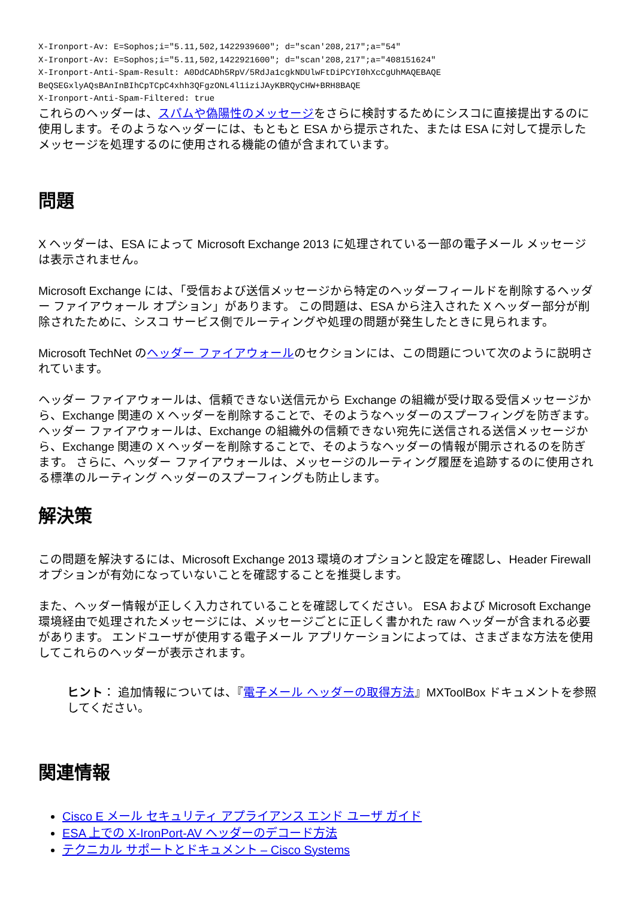X-Ironport-Av: E=Sophos;i="5.11,502,1422939600"; d="scan'208,217";a="54"
X-Ironport-Av: E=Sophos;i="5.11,502,1422921600"; d="scan'208,217";a="408151624"
X-Ironport-Anti-Spam-Result: A0DdCADh5RpV/5RdJa1cgkNDUlwFtDiPCYI0hXcCgUhMAQEBAQE
BeQSEGxlyAQsBAnInBIhCpTCpC4xhh3QFgzONL4l1iziJAyKBRQyCHW+BRH8BAQE
X-Ironport-Anti-Spam-Filtered: true
これらのヘッダーは、スパムや偽陽性のメッセージをさらに検討するためにシスコに直接提出するのに使用します。そのようなヘッダーには、もともと ESA から提示された、または ESA に対して提示したメッセージを処理するのに使用される機能の値が含まれています。
問題
X ヘッダーは、ESA によって Microsoft Exchange 2013 に処理されている一部の電子メール メッセージは表示されません。
Microsoft Exchange には、「受信および送信メッセージから特定のヘッダーフィールドを削除するヘッダー ファイアウォール オプション」があります。 この問題は、ESA から注入された X ヘッダー部分が削除されたために、シスコ サービス側でルーティングや処理の問題が発生したときに見られます。
Microsoft TechNet のヘッダー ファイアウォールのセクションには、この問題について次のように説明されています。
ヘッダー ファイアウォールは、信頼できない送信元から Exchange の組織が受け取る受信メッセージから、Exchange 関連の X ヘッダーを削除することで、そのようなヘッダーのスプーフィングを防ぎます。 ヘッダー ファイアウォールは、Exchange の組織外の信頼できない宛先に送信される送信メッセージから、Exchange 関連の X ヘッダーを削除することで、そのようなヘッダーの情報が開示されるのを防ぎます。 さらに、ヘッダー ファイアウォールは、メッセージのルーティング履歴を追跡するのに使用される標準のルーティング ヘッダーのスプーフィングも防止します。
解決策
この問題を解決するには、Microsoft Exchange 2013 環境のオプションと設定を確認し、Header Firewall オプションが有効になっていないことを確認することを推奨します。
また、ヘッダー情報が正しく入力されていることを確認してください。 ESA および Microsoft Exchange 環境経由で処理されたメッセージには、メッセージごとに正しく書かれた raw ヘッダーが含まれる必要があります。 エンドユーザが使用する電子メール アプリケーションによっては、さまざまな方法を使用してこれらのヘッダーが表示されます。
ヒント： 追加情報については、『電子メール ヘッダーの取得方法』MXToolBox ドキュメントを参照してください。
関連情報
Cisco E メール セキュリティ アプライアンス エンド ユーザ ガイド
ESA 上での X-IronPort-AV ヘッダーのデコード方法
テクニカル サポートとドキュメント – Cisco Systems